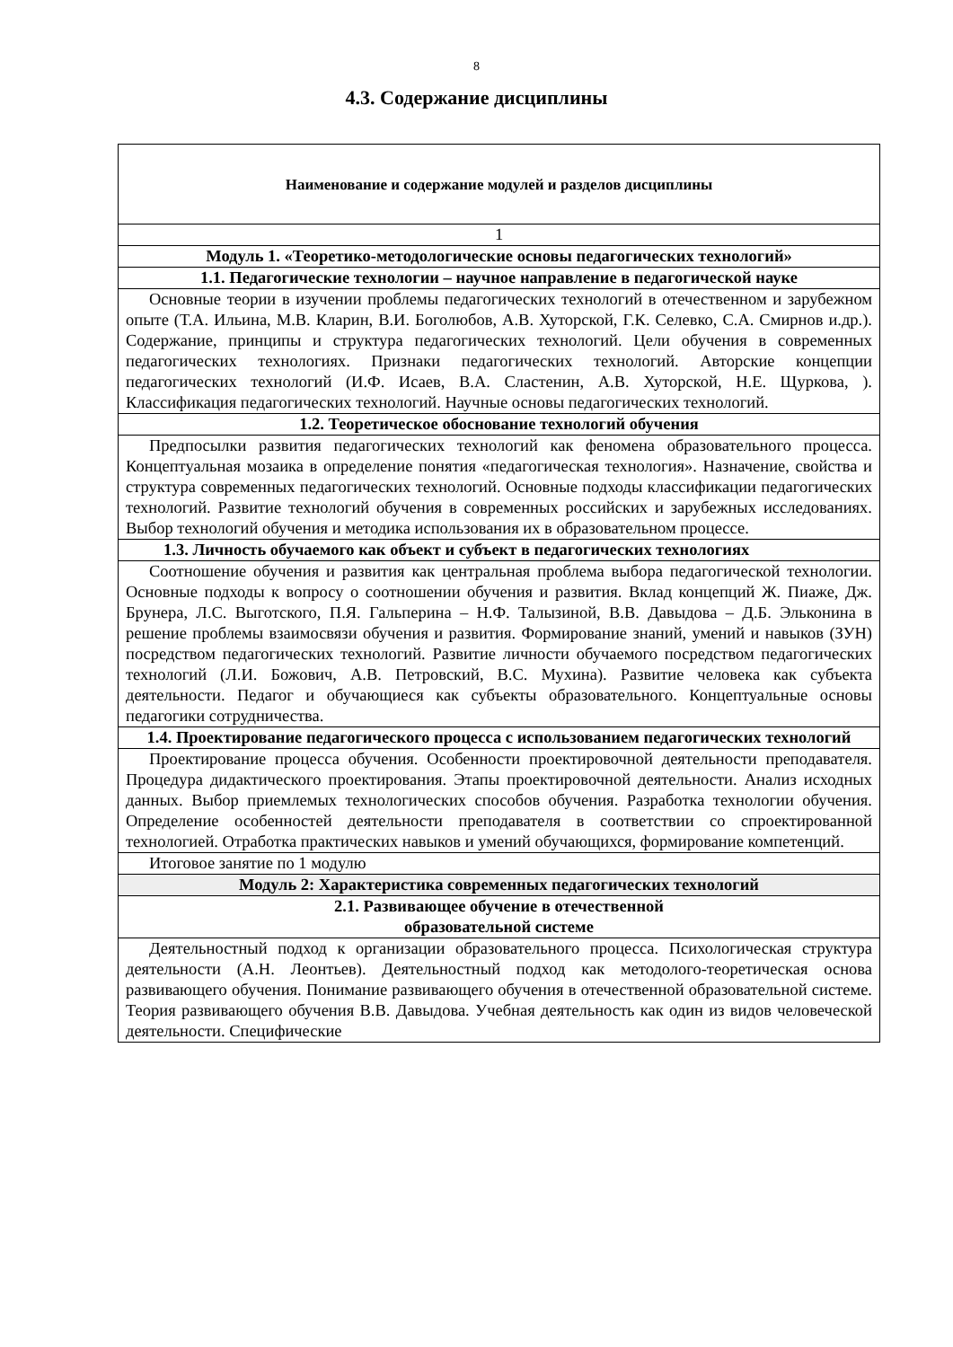8
4.3. Содержание дисциплины
| Наименование и содержание модулей и разделов дисциплины |
| --- |
| 1 |
| Модуль 1. «Теоретико-методологические основы педагогических технологий» |
| 1.1. Педагогические технологии – научное направление в педагогической науке |
| Основные теории в изучении проблемы педагогических технологий в отечественном и зарубежном опыте (Т.А. Ильина, М.В. Кларин, В.И. Боголюбов, А.В. Хуторской, Г.К. Селевко, С.А. Смирнов и.др.). Содержание, принципы и структура педагогических технологий. Цели обучения в современных педагогических технологиях. Признаки педагогических технологий. Авторские концепции педагогических технологий (И.Ф. Исаев, В.А. Сластенин, А.В. Хуторской, Н.Е. Щуркова, ). Классификация педагогических технологий. Научные основы педагогических технологий. |
| 1.2. Теоретическое обоснование технологий обучения |
| Предпосылки развития педагогических технологий как феномена образовательного процесса. Концептуальная мозаика в определение понятия «педагогическая технология». Назначение, свойства и структура современных педагогических технологий. Основные подходы классификации педагогических технологий. Развитие технологий обучения в современных российских и зарубежных исследованиях. Выбор технологий обучения и методика использования их в образовательном процессе. |
| 1.3. Личность обучаемого как объект и субъект в педагогических технологиях |
| Соотношение обучения и развития как центральная проблема выбора педагогической технологии. Основные подходы к вопросу о соотношении обучения и развития. Вклад концепций Ж. Пиаже, Дж. Брунера, Л.С. Выготского, П.Я. Гальперина – Н.Ф. Талызиной, В.В. Давыдова – Д.Б. Эльконина в решение проблемы взаимосвязи обучения и развития. Формирование знаний, умений и навыков (ЗУН) посредством педагогических технологий. Развитие личности обучаемого посредством педагогических технологий (Л.И. Божович, А.В. Петровский, В.С. Мухина). Развитие человека как субъекта деятельности. Педагог и обучающиеся как субъекты образовательного. Концептуальные основы педагогики сотрудничества. |
| 1.4. Проектирование педагогического процесса с использованием педагогических технологий |
| Проектирование процесса обучения. Особенности проектировочной деятельности преподавателя. Процедура дидактического проектирования. Этапы проектировочной деятельности. Анализ исходных данных. Выбор приемлемых технологических способов обучения. Разработка технологии обучения. Определение особенностей деятельности преподавателя в соответствии со спроектированной технологией. Отработка практических навыков и умений обучающихся, формирование компетенций. |
| Итоговое занятие по 1 модулю |
| Модуль 2: Характеристика современных педагогических технологий |
| 2.1. Развивающее обучение в отечественной образовательной системе |
| Деятельностный подход к организации образовательного процесса. Психологическая структура деятельности (А.Н. Леонтьев). Деятельностный подход как методолого-теоретическая основа развивающего обучения. Понимание развивающего обучения в отечественной образовательной системе. Теория развивающего обучения В.В. Давыдова. Учебная деятельность как один из видов человеческой деятельности. Специфические |